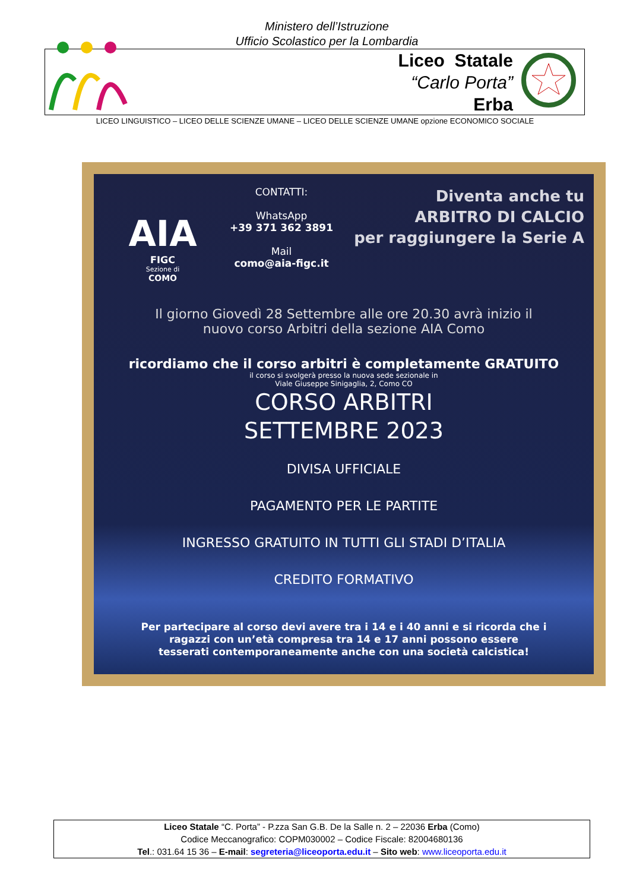Ministero dell’Istruzione
Ufficio Scolastico per la Lombardia
Liceo Statale
“Carlo Porta”
Erba
LICEO LINGUISTICO – LICEO DELLE SCIENZE UMANE – LICEO DELLE SCIENZE UMANE opzione ECONOMICO SOCIALE
AIA
FIGC
Sezione di
COMO
CONTATTI:
WhatsApp
+39 371 362 3891
Mail
como@aia-figc.it
Diventa anche tu
ARBITRO DI CALCIO
per raggiungere la Serie A
Il giorno Giovedì 28 Settembre alle ore 20.30 avrà inizio il
nuovo corso Arbitri della sezione AIA Como
ricordiamo che il corso arbitri è completamente GRATUITO
il corso si svolgerà presso la nuova sede sezionale in
Viale Giuseppe Sinigaglia, 2, Como CO
CORSO ARBITRI
SETTEMBRE 2023
DIVISA UFFICIALE
PAGAMENTO PER LE PARTITE
INGRESSO GRATUITO IN TUTTI GLI STADI D’ITALIA
CREDITO FORMATIVO
Per partecipare al corso devi avere tra i 14 e i 40 anni e si ricorda che i
ragazzi con un’età compresa tra 14 e 17 anni possono essere
tesserati contemporaneamente anche con una società calcistica!
Liceo Statale “C. Porta” - P.zza San G.B. De la Salle n. 2 – 22036 Erba (Como)
Codice Meccanografico: COPM030002 – Codice Fiscale: 82004680136
Tel.: 031.64 15 36 – E-mail: segreteria@liceoporta.edu.it – Sito web: www.liceoporta.edu.it